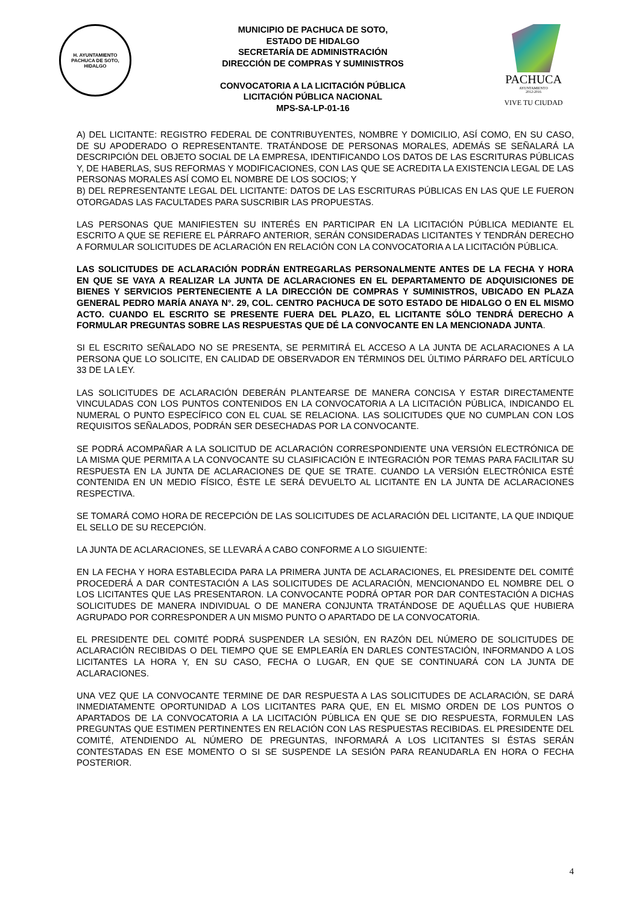H. AYUNTAMIENTO
PACHUCA DE SOTO, HIDALGO
MUNICIPIO DE PACHUCA DE SOTO,
ESTADO DE HIDALGO
SECRETARÍA DE ADMINISTRACIÓN
DIRECCIÓN DE COMPRAS Y SUMINISTROS
CONVOCATORIA A LA LICITACIÓN PÚBLICA
LICITACIÓN PÚBLICA NACIONAL
MPS-SA-LP-01-16
PACHUCA
AYUNTAMIENTO
2012-2016
VIVE TU CIUDAD
A) DEL LICITANTE: REGISTRO FEDERAL DE CONTRIBUYENTES, NOMBRE Y DOMICILIO, ASÍ COMO, EN SU CASO, DE SU APODERADO O REPRESENTANTE. TRATÁNDOSE DE PERSONAS MORALES, ADEMÁS SE SEÑALARÁ LA DESCRIPCIÓN DEL OBJETO SOCIAL DE LA EMPRESA, IDENTIFICANDO LOS DATOS DE LAS ESCRITURAS PÚBLICAS Y, DE HABERLAS, SUS REFORMAS Y MODIFICACIONES, CON LAS QUE SE ACREDITA LA EXISTENCIA LEGAL DE LAS PERSONAS MORALES ASÍ COMO EL NOMBRE DE LOS SOCIOS; Y
B) DEL REPRESENTANTE LEGAL DEL LICITANTE: DATOS DE LAS ESCRITURAS PÚBLICAS EN LAS QUE LE FUERON OTORGADAS LAS FACULTADES PARA SUSCRIBIR LAS PROPUESTAS.
LAS PERSONAS QUE MANIFIESTEN SU INTERÉS EN PARTICIPAR EN LA LICITACIÓN PÚBLICA MEDIANTE EL ESCRITO A QUE SE REFIERE EL PÁRRAFO ANTERIOR, SERÁN CONSIDERADAS LICITANTES Y TENDRÁN DERECHO A FORMULAR SOLICITUDES DE ACLARACIÓN EN RELACIÓN CON LA CONVOCATORIA A LA LICITACIÓN PÚBLICA.
LAS SOLICITUDES DE ACLARACIÓN PODRÁN ENTREGARLAS PERSONALMENTE ANTES DE LA FECHA Y HORA EN QUE SE VAYA A REALIZAR LA JUNTA DE ACLARACIONES EN EL DEPARTAMENTO DE ADQUISICIONES DE BIENES Y SERVICIOS PERTENECIENTE A LA DIRECCIÓN DE COMPRAS Y SUMINISTROS, UBICADO EN PLAZA GENERAL PEDRO MARÍA ANAYA N°. 29, COL. CENTRO PACHUCA DE SOTO ESTADO DE HIDALGO O EN EL MISMO ACTO. CUANDO EL ESCRITO SE PRESENTE FUERA DEL PLAZO, EL LICITANTE SÓLO TENDRÁ DERECHO A FORMULAR PREGUNTAS SOBRE LAS RESPUESTAS QUE DÉ LA CONVOCANTE EN LA MENCIONADA JUNTA.
SI EL ESCRITO SEÑALADO NO SE PRESENTA, SE PERMITIRÁ EL ACCESO A LA JUNTA DE ACLARACIONES A LA PERSONA QUE LO SOLICITE, EN CALIDAD DE OBSERVADOR EN TÉRMINOS DEL ÚLTIMO PÁRRAFO DEL ARTÍCULO 33 DE LA LEY.
LAS SOLICITUDES DE ACLARACIÓN DEBERÁN PLANTEARSE DE MANERA CONCISA Y ESTAR DIRECTAMENTE VINCULADAS CON LOS PUNTOS CONTENIDOS EN LA CONVOCATORIA A LA LICITACIÓN PÚBLICA, INDICANDO EL NUMERAL O PUNTO ESPECÍFICO CON EL CUAL SE RELACIONA. LAS SOLICITUDES QUE NO CUMPLAN CON LOS REQUISITOS SEÑALADOS, PODRÁN SER DESECHADAS POR LA CONVOCANTE.
SE PODRÁ ACOMPAÑAR A LA SOLICITUD DE ACLARACIÓN CORRESPONDIENTE UNA VERSIÓN ELECTRÓNICA DE LA MISMA QUE PERMITA A LA CONVOCANTE SU CLASIFICACIÓN E INTEGRACIÓN POR TEMAS PARA FACILITAR SU RESPUESTA EN LA JUNTA DE ACLARACIONES DE QUE SE TRATE. CUANDO LA VERSIÓN ELECTRÓNICA ESTÉ CONTENIDA EN UN MEDIO FÍSICO, ÉSTE LE SERÁ DEVUELTO AL LICITANTE EN LA JUNTA DE ACLARACIONES RESPECTIVA.
SE TOMARÁ COMO HORA DE RECEPCIÓN DE LAS SOLICITUDES DE ACLARACIÓN DEL LICITANTE, LA QUE INDIQUE EL SELLO DE SU RECEPCIÓN.
LA JUNTA DE ACLARACIONES, SE LLEVARÁ A CABO CONFORME A LO SIGUIENTE:
EN LA FECHA Y HORA ESTABLECIDA PARA LA PRIMERA JUNTA DE ACLARACIONES, EL PRESIDENTE DEL COMITÉ PROCEDERÁ A DAR CONTESTACIÓN A LAS SOLICITUDES DE ACLARACIÓN, MENCIONANDO EL NOMBRE DEL O LOS LICITANTES QUE LAS PRESENTARON. LA CONVOCANTE PODRÁ OPTAR POR DAR CONTESTACIÓN A DICHAS SOLICITUDES DE MANERA INDIVIDUAL O DE MANERA CONJUNTA TRATÁNDOSE DE AQUÉLLAS QUE HUBIERA AGRUPADO POR CORRESPONDER A UN MISMO PUNTO O APARTADO DE LA CONVOCATORIA.
EL PRESIDENTE DEL COMITÉ PODRÁ SUSPENDER LA SESIÓN, EN RAZÓN DEL NÚMERO DE SOLICITUDES DE ACLARACIÓN RECIBIDAS O DEL TIEMPO QUE SE EMPLEARÍA EN DARLES CONTESTACIÓN, INFORMANDO A LOS LICITANTES LA HORA Y, EN SU CASO, FECHA O LUGAR, EN QUE SE CONTINUARÁ CON LA JUNTA DE ACLARACIONES.
UNA VEZ QUE LA CONVOCANTE TERMINE DE DAR RESPUESTA A LAS SOLICITUDES DE ACLARACIÓN, SE DARÁ INMEDIATAMENTE OPORTUNIDAD A LOS LICITANTES PARA QUE, EN EL MISMO ORDEN DE LOS PUNTOS O APARTADOS DE LA CONVOCATORIA A LA LICITACIÓN PÚBLICA EN QUE SE DIO RESPUESTA, FORMULEN LAS PREGUNTAS QUE ESTIMEN PERTINENTES EN RELACIÓN CON LAS RESPUESTAS RECIBIDAS. EL PRESIDENTE DEL COMITÉ, ATENDIENDO AL NÚMERO DE PREGUNTAS, INFORMARÁ A LOS LICITANTES SI ÉSTAS SERÁN CONTESTADAS EN ESE MOMENTO O SI SE SUSPENDE LA SESIÓN PARA REANUDARLA EN HORA O FECHA POSTERIOR.
4